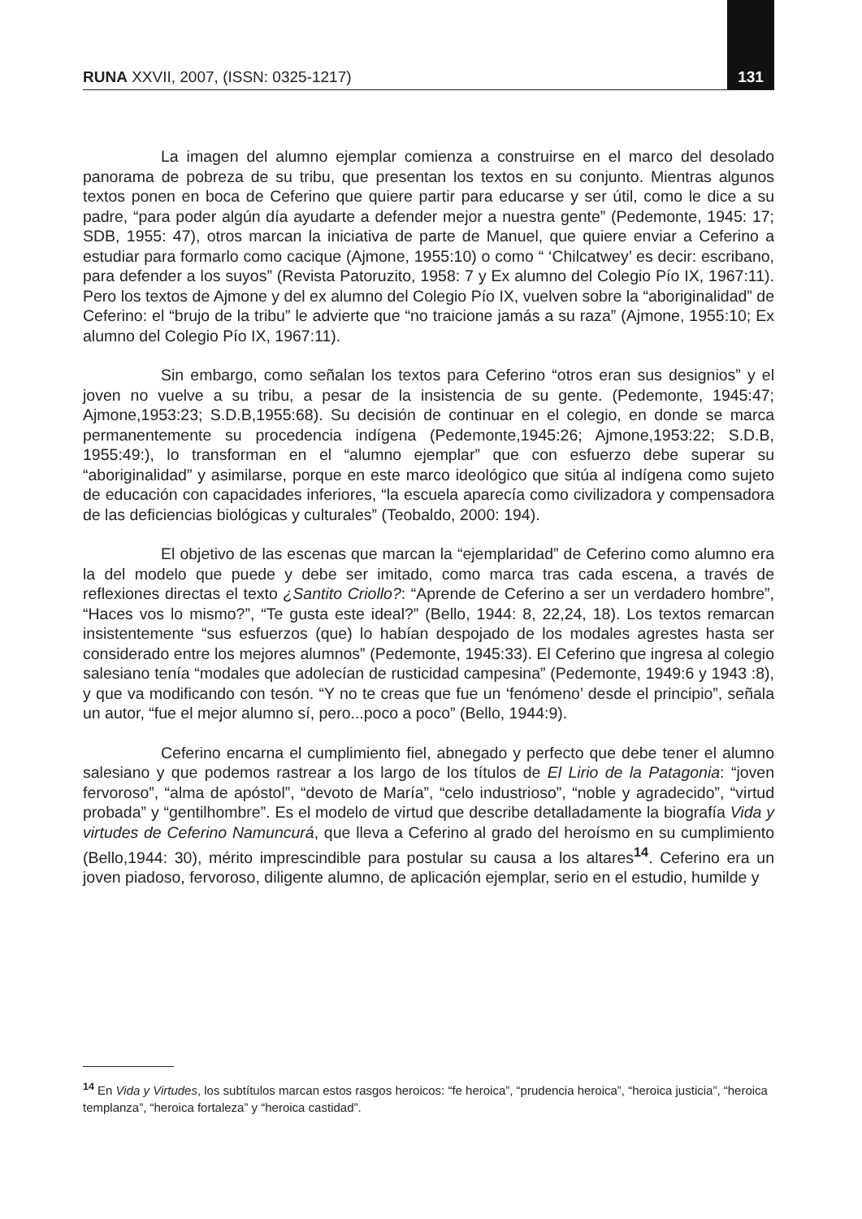RUNA XXVII, 2007, (ISSN: 0325-1217) 131
La imagen del alumno ejemplar comienza a construirse en el marco del desolado panorama de pobreza de su tribu, que presentan los textos en su conjunto. Mientras algunos textos ponen en boca de Ceferino que quiere partir para educarse y ser útil, como le dice a su padre, “para poder algún día ayudarte a defender mejor a nuestra gente” (Pedemonte, 1945: 17; SDB, 1955: 47), otros marcan la iniciativa de parte de Manuel, que quiere enviar a Ceferino a estudiar para formarlo como cacique (Ajmone, 1955:10) o como “ ‘Chilcatwey’ es decir: escribano, para defender a los suyos” (Revista Patoruzito, 1958: 7 y Ex alumno del Colegio Pío IX, 1967:11). Pero los textos de Ajmone y del ex alumno del Colegio Pío IX, vuelven sobre la “aboriginalidad” de Ceferino: el “brujo de la tribu” le advierte que “no traicione jamás a su raza” (Ajmone, 1955:10; Ex alumno del Colegio Pío IX, 1967:11).
Sin embargo, como señalan los textos para Ceferino “otros eran sus designios” y el joven no vuelve a su tribu, a pesar de la insistencia de su gente. (Pedemonte, 1945:47; Ajmone,1953:23; S.D.B,1955:68). Su decisión de continuar en el colegio, en donde se marca permanentemente su procedencia indígena (Pedemonte,1945:26; Ajmone,1953:22; S.D.B, 1955:49:), lo transforman en el “alumno ejemplar” que con esfuerzo debe superar su “aboriginalidad” y asimilarse, porque en este marco ideológico que sitúa al indígena como sujeto de educación con capacidades inferiores, “la escuela aparecía como civilizadora y compensadora de las deficiencias biológicas y culturales” (Teobaldo, 2000: 194).
El objetivo de las escenas que marcan la “ejemplaridad” de Ceferino como alumno era la del modelo que puede y debe ser imitado, como marca tras cada escena, a través de reflexiones directas el texto ¿Santito Criollo?: “Aprende de Ceferino a ser un verdadero hombre”, “Haces vos lo mismo?”, “Te gusta este ideal?” (Bello, 1944: 8, 22,24, 18). Los textos remarcan insistentemente “sus esfuerzos (que) lo habían despojado de los modales agrestes hasta ser considerado entre los mejores alumnos” (Pedemonte, 1945:33). El Ceferino que ingresa al colegio salesiano tenía “modales que adolecían de rusticidad campesina” (Pedemonte, 1949:6 y 1943 :8), y que va modificando con tesón. “Y no te creas que fue un ‘fenómeno’ desde el principio”, señala un autor, “fue el mejor alumno sí, pero...poco a poco” (Bello, 1944:9).
Ceferino encarna el cumplimiento fiel, abnegado y perfecto que debe tener el alumno salesiano y que podemos rastrear a los largo de los títulos de El Lirio de la Patagonia: “joven fervoroso”, “alma de apóstol”, “devoto de María”, “celo industrioso”, “noble y agradecido”, “virtud probada” y “gentilhombre”. Es el modelo de virtud que describe detalladamente la biografía Vida y virtudes de Ceferino Namuncurá, que lleva a Ceferino al grado del heroísmo en su cumplimiento (Bello,1944: 30), mérito imprescindible para postular su causa a los altares<sup>14</sup>. Ceferino era un joven piadoso, fervoroso, diligente alumno, de aplicación ejemplar, serio en el estudio, humilde y
<sup>14</sup> En Vida y Virtudes, los subtítulos marcan estos rasgos heroicos: “fe heroica”, “prudencia heroica”, “heroica justicia”, “heroica templanza”, “heroica fortaleza” y “heroica castidad”.